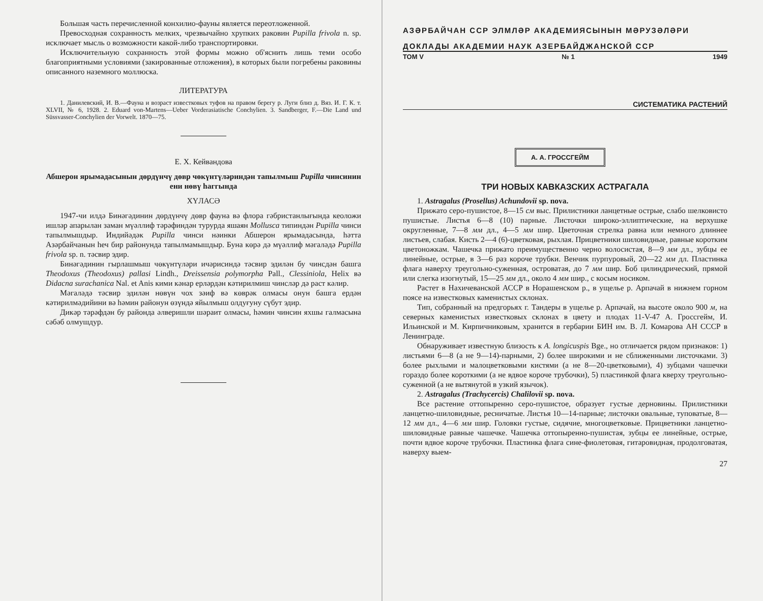Большая часть перечисленной конхилио-фауны является переотложенной.
Превосходная сохранность мелких, чрезвычайно хрупких раковин Pupilla frivola n. sp. исключает мысль о возможности какой-либо транспортировки.
Исключительную сохранность этой формы можно об'яснить лишь теми особо благоприятными условиями (закированные отложения), в которых были погребены раковины описанного наземного моллюска.
ЛИТЕРАТУРА
1. Данилевский, И. В.—Фауна и возраст известковых туфов на правом берегу р. Луги близ д. Вяз. И. Г. К. т. XLVII, № 6, 1928. 2. Eduard von-Martens—Ueber Vorderasiatische Conchylien. 3. Sandberger, F.—Die Land und Süssvasser-Conchylien der Vorwelt. 1870—75.
Е. Х. Кейвандова
Абшерон ярымадасынын дөрдүнчү дөвр чөкүнтүләриндән тапылмыш Pupilla чинсинин ени нөвү һаггында
ХҮЛАСӘ
1947-чи илдә Бинәгәдинин дөрдүнчү дөвр фауна вә флора гәбристанлығында кеоложи ишләр апарылан заман мүәллиф тәрәфиндән турурда яшаян Mollusca типиндән Pupilla чинси тапылмышдыр. Индийәдәк Pupilla чинси нәинки Абшерон ярымадасында, һәтта Азәрбайчанын һеч бир районунда тапылмамышдыр. Буна көрә дә мүәллиф мәгаләдә Pupilla frivola sp. n. тәсвир эдир.
Бинәгәдинин гырлашмыш чөкүнтүләри ичәрисиндә тәсвир эдилән бу чинсдән башга Theodoxus (Theodoxus) pallasi Lindh., Dreissensia polymorpha Pall., Clessiniola, Helix вә Didacna surachanica Nal. et Anis кими кәнар ерләрдән кәтирилмиш чинсләр дә раст кәлир.
Мәгаләдә тәсвир эдилән нөвүн чох зәиф вә көврәк олмасы онун башга ердән кәтирилмәдийини вә һәмин районун өзүндә яйылмыш олдуғуну сүбут эдир.
Дикәр тәрәфдән бу районда әлверишли шәраит олмасы, һәмин чинсин яхшы галмасына сәбәб олмушдур.
АЗӘРБАЙЧАН ССР ЭЛМЛӘР АКАДЕМИЯСЫНЫН МӘРУЗӘЛӘРИ
ДОКЛАДЫ АКАДЕМИИ НАУК АЗЕРБАЙДЖАНСКОЙ ССР
ТОМ V № 1 1949
СИСТЕМАТИКА РАСТЕНИЙ
А. А. ГРОССГЕЙМ
ТРИ НОВЫХ КАВКАЗСКИХ АСТРАГАЛА
1. Astragalus (Prosellus) Achundovii sp. nova.
Прижато серо-пушистое, 8—15 см выс. Прилистники ланцетные острые, слабо шелковисто пушистые. Листья 6—8 (10) парные. Листочки широко-эллиптические, на верхушке округленные, 7—8 мм дл., 4—5 мм шир. Цветочная стрелка равна или немного длиннее листьев, слабая. Кисть 2—4 (6)-цветковая, рыхлая. Прицветники шиловидные, равные коротким цветоножкам. Чашечка прижато преимущественно черно волосистая, 8—9 мм дл., зубцы ее линейные, острые, в 3—6 раз короче трубки. Венчик пурпуровый, 20—22 мм дл. Пластинка флага наверху треугольно-суженная, островатая, до 7 мм шир. Боб цилиндрический, прямой или слегка изогнутый, 15—25 мм дл., около 4 мм шир., с косым носиком.
Растет в Нахичеванской АССР в Норашенском р., в ущелье р. Арпачай в нижнем горном поясе на известковых каменистых склонах.
Тип, собранный на предгорьях г. Тандеры в ущелье р. Арпачай, на высоте около 900 м, на северных каменистых известковых склонах в цвету и плодах 11-V-47 А. Гроссгейм, И. Ильинской и М. Кирпичниковым, хранится в гербарии БИН им. В. Л. Комарова АН СССР в Ленинграде.
Обнаруживает известную близость к A. longicuspis Bge., но отличается рядом признаков: 1) листьями 6—8 (а не 9—14)-парными, 2) более широкими и не сближенными листочками. 3) более рыхлыми и малоцветковыми кистями (а не 8—20-цветковыми), 4) зубцами чашечки гораздо более короткими (а не вдвое короче трубочки), 5) пластинкой флага кверху треугольно-суженной (а не вытянутой в узкий язычок).
2. Astragalus (Trachycercis) Chalilovii sp. nova.
Все растение оттопыренно серо-пушистое, образует густые дерновины. Прилистники ланцетно-шиловидные, ресничатые. Листья 10—14-парные; листочки овальные, туповатые, 8—12 мм дл., 4—6 мм шир. Головки густые, сидячие, многоцветковые. Прицветники ланцетно-шиловидные равные чашечке. Чашечка оттопыренно-пушистая, зубцы ее линейные, острые, почти вдвое короче трубочки. Пластинка флага сине-фиолетовая, гитаровидная, продолговатая, наверху выем-
27